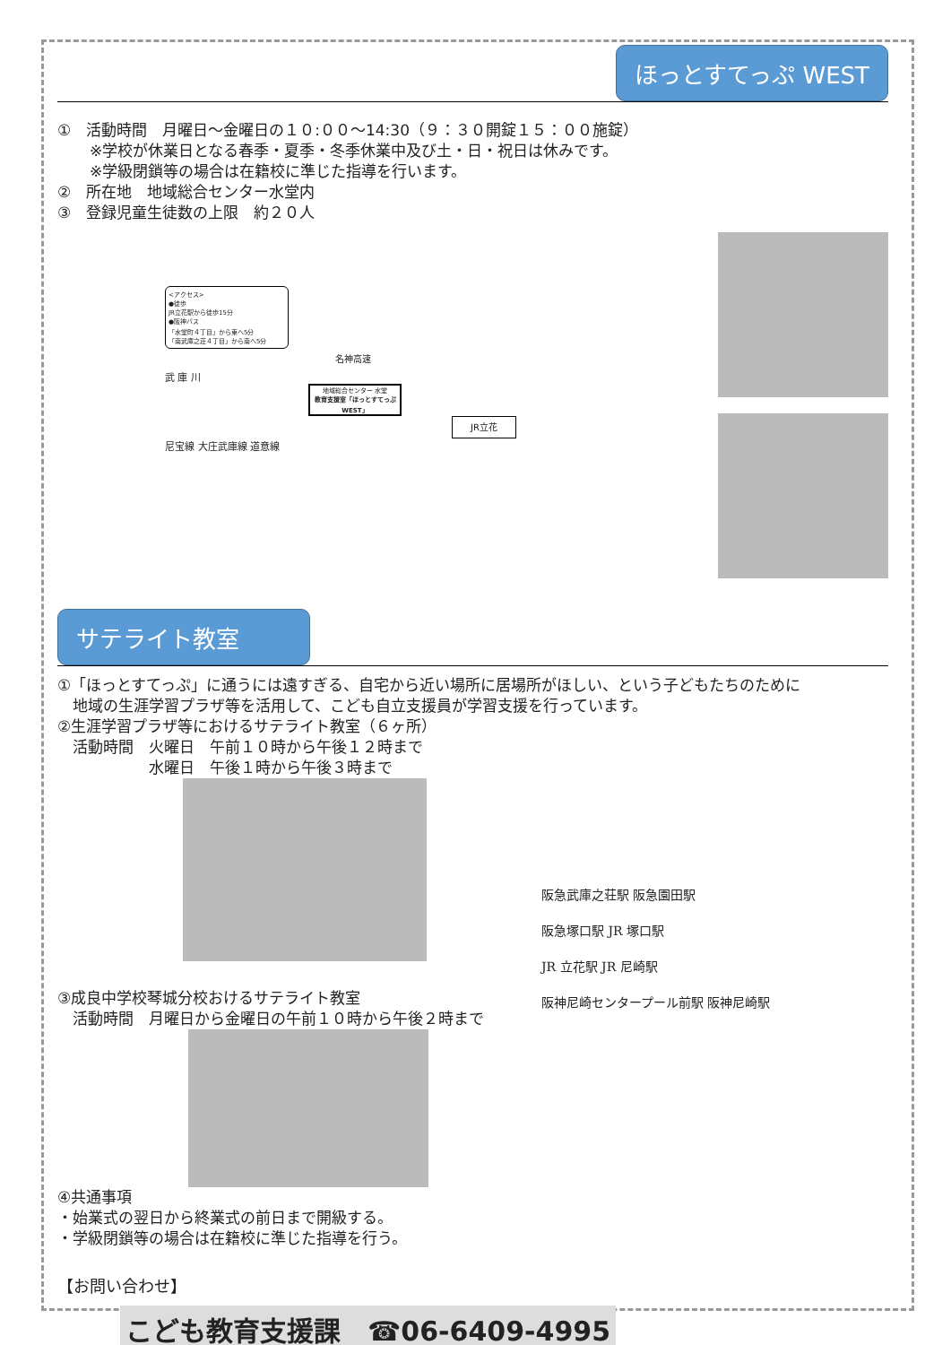ほっとすてっぷ WEST
①　活動時間　月曜日～金曜日の１０:００～14:30（９：３０開錠１５：００施錠）
※学校が休業日となる春季・夏季・冬季休業中及び土・日・祝日は休みです。
※学級閉鎖等の場合は在籍校に準じた指導を行います。
②　所在地　地域総合センター水堂内
③　登録児童生徒数の上限　約２０人
<アクセス>
●徒歩
JR立花駅から徒歩15分
●阪神バス
「水堂町４丁目」から東へ5分
「南武庫之荘４丁目」から南へ5分
名神高速
武 庫 川
地域総合センター 水堂
教育支援室「ほっとすてっぷWEST」
JR立花
尼宝線 大庄武庫線 道意線
サテライト教室
①「ほっとすてっぷ」に通うには遠すぎる、自宅から近い場所に居場所がほしい、という子どもたちのために
　地域の生涯学習プラザ等を活用して、こども自立支援員が学習支援を行っています。
②生涯学習プラザ等におけるサテライト教室（６ヶ所）
　活動時間　火曜日　午前１０時から午後１２時まで
　　　　　　水曜日　午後１時から午後３時まで
③成良中学校琴城分校おけるサテライト教室
　活動時間　月曜日から金曜日の午前１０時から午後２時まで
④共通事項
・始業式の翌日から終業式の前日まで開級する。
・学級閉鎖等の場合は在籍校に準じた指導を行う。
阪急武庫之荘駅 阪急園田駅
阪急塚口駅 JR 塚口駅
JR 立花駅 JR 尼崎駅
阪神尼崎センタープール前駅 阪神尼崎駅
【お問い合わせ】
こども教育支援課　☎06-6409-4995